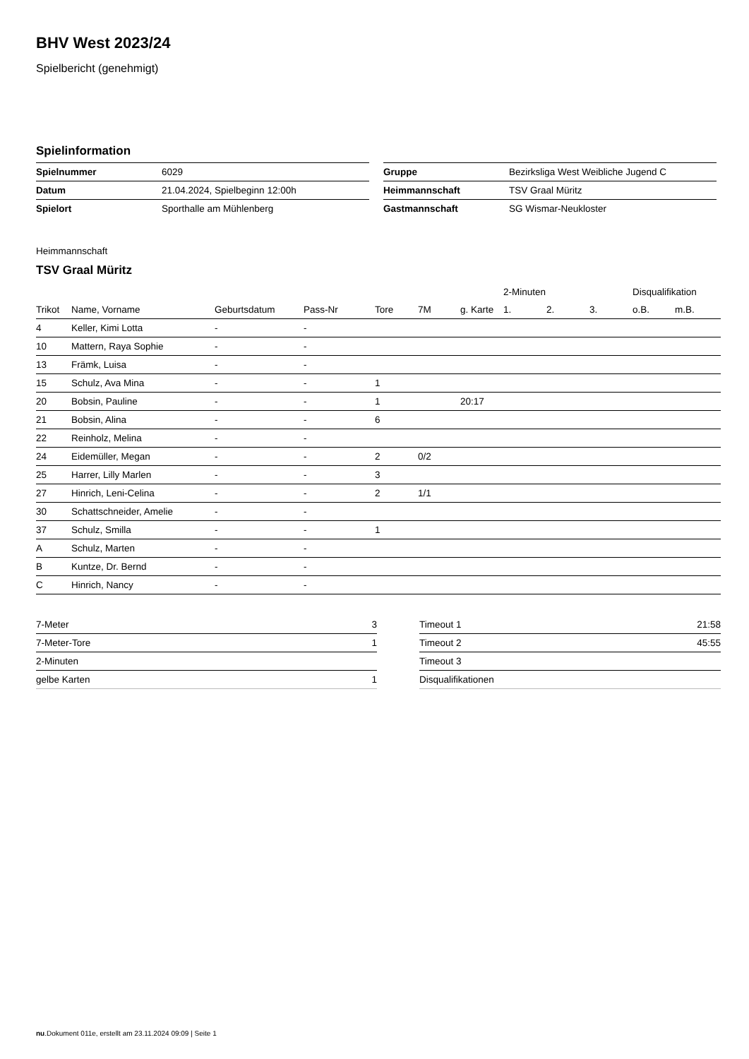BHV West 2023/24
Spielbericht (genehmigt)
Spielinformation
| Spielnummer | 6029 |
| Datum | 21.04.2024, Spielbeginn 12:00h |
| Spielort | Sporthalle am Mühlenberg |
| Gruppe | Bezirksliga West Weibliche Jugend C |
| Heimmannschaft | TSV Graal Müritz |
| Gastmannschaft | SG Wismar-Neukloster |
Heimmannschaft
TSV Graal Müritz
| | | | | | | | 2-Minuten | | | Disqualifikation | |
| --- | --- | --- | --- | --- | --- | --- | --- | --- | --- | --- | --- |
| Trikot | Name, Vorname | Geburtsdatum | Pass-Nr | Tore | 7M | g. Karte | 1. | 2. | 3. | o.B. | m.B. |
| 4 | Keller, Kimi Lotta | - | - | | | | | | | | |
| 10 | Mattern, Raya Sophie | - | - | | | | | | | | |
| 13 | Främk, Luisa | - | - | | | | | | | | |
| 15 | Schulz, Ava Mina | - | - | 1 | | | | | | | |
| 20 | Bobsin, Pauline | - | - | 1 | | 20:17 | | | | | |
| 21 | Bobsin, Alina | - | - | 6 | | | | | | | |
| 22 | Reinholz, Melina | - | - | | | | | | | | |
| 24 | Eidemüller, Megan | - | - | 2 | 0/2 | | | | | | |
| 25 | Harrer, Lilly Marlen | - | - | 3 | | | | | | | |
| 27 | Hinrich, Leni-Celina | - | - | 2 | 1/1 | | | | | | |
| 30 | Schattschneider, Amelie | - | - | | | | | | | | |
| 37 | Schulz, Smilla | - | - | 1 | | | | | | | |
| A | Schulz, Marten | - | - | | | | | | | | |
| B | Kuntze, Dr. Bernd | - | - | | | | | | | | |
| C | Hinrich, Nancy | - | - | | | | | | | | |
| 7-Meter | 3 |
| 7-Meter-Tore | 1 |
| 2-Minuten | |
| gelbe Karten | 1 |
| Timeout 1 | 21:58 |
| Timeout 2 | 45:55 |
| Timeout 3 | |
| Disqualifikationen | |
nu.Dokument 011e, erstellt am 23.11.2024 09:09 | Seite 1